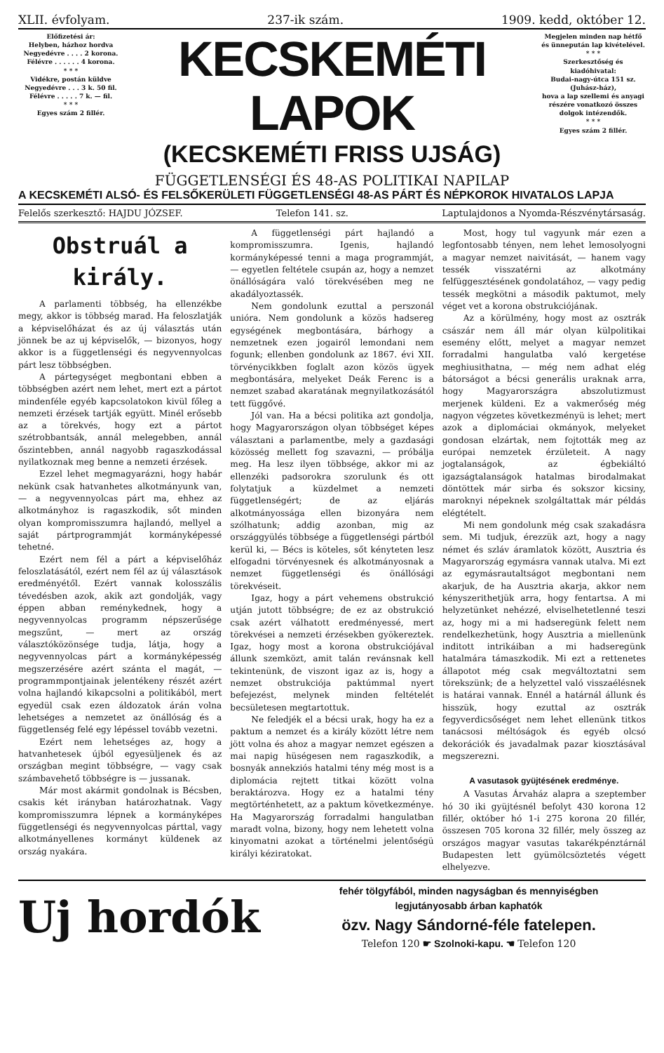XLII. évfolyam. 237-ik szám. 1909. kedd, október 12.
Előfizetési ár:
Helyben, házhoz hordva
Negyedévre . . . . 2 korona.
Félévre . . . . . . 4 korona.
* * *
Vidékre, postán küldve
Negyedévre . . . 3 k. 50 fil.
Félévre . . . . . 7 k. — fil.
* * *
Egyes szám 2 fillér.
KECSKEMÉTI LAPOK
(KECSKEMÉTI FRISS UJSÁG)
FÜGGETLENSÉGI ÉS 48-AS POLITIKAI NAPILAP
Megjelen minden nap hétfő és ünnepután lap kivételével.
* * *
Szerkesztőség és kiadóhivatal:
Budai-nagy-útca 151 sz.
(Juhász-ház),
hova a lap szellemi és anyagi részére vonatkozó összes dolgok intézendők.
* * *
Egyes szám 2 fillér.
A KECSKEMÉTI ALSÓ- ÉS FELSŐKERÜLETI FÜGGETLENSÉGI 48-AS PÁRT ÉS NÉPKOROK HIVATALOS LAPJA
Felelős szerkesztő: HAJDU JÓZSEF. Telefon 141. sz. Laptulajdonos a Nyomda-Részvénytársaság.
Obstruál a király.
A parlamenti többség, ha ellenzékbe megy, akkor is többség marad. Ha feloszlatják a képviselőházat és az új választás után jönnek be az uj képviselők, — bizonyos, hogy akkor is a függetlenségi és negyvennyolcas párt lesz többségben.
A pártegységet megbontani ebben a többségben azért nem lehet, mert ezt a pártot mindenféle egyéb kapcsolatokon kivül főleg a nemzeti érzések tartják együtt. Minél erősebb az a törekvés, hogy ezt a pártot szétrobbantsák, annál melegebben, annál őszintebben, annál nagyobb ragaszkodással nyilatkoznak meg benne a nemzeti érzések.
Ezzel lehet megmagyarázni, hogy habár nekünk csak hatvanhetes alkotmányunk van, — a negyvennyolcas párt ma, ehhez az alkotmányhoz is ragaszkodik, sőt minden olyan kompromisszumra hajlandó, mellyel a saját pártprogrammját kormányképessé tehetné.
Ezért nem fél a párt a képviselőház feloszlatásától, ezért nem fél az új választások eredményétől. Ezért vannak kolosszális tévedésben azok, akik azt gondolják, vagy éppen abban reménykednek, hogy a negyvennyolcas programm népszerűsége megszűnt, — mert az ország választóközönsége tudja, látja, hogy a negyvennyolcas párt a kormányképesség megszerzésére azért szánta el magát, — programmpontjainak jelentékeny részét azért volna hajlandó kikapcsolni a politikából, mert egyedül csak ezen áldozatok árán volna lehetséges a nemzetet az önállóság és a függetlenség felé egy lépéssel tovább vezetni.
Ezért nem lehetséges az, hogy a hatvanhetesek újból egyesüljenek és az országban megint többségre, — vagy csak számbavehető többségre is — jussanak.
Már most akármit gondolnak is Bécsben, csakis két irányban határozhatnak. Vagy kompromisszumra lépnek a kormányképes függetlenségi és negyvennyolcas párttal, vagy alkotmányellenes kormányt küldenek az ország nyakára.
A függetlenségi párt hajlandó a kompromisszumra. Igenis, hajlandó kormányképessé tenni a maga programmját, — egyetlen feltétele csupán az, hogy a nemzet önállóságára való törekvésében meg ne akadályoztassék.
Nem gondolunk ezuttal a perszonál unióra. Nem gondolunk a közös hadsereg egységének megbontására, bárhogy a nemzetnek ezen jogairól lemondani nem fogunk; ellenben gondolunk az 1867. évi XII. törvénycikkben foglalt azon közös ügyek megbontására, melyeket Deák Ferenc is a nemzet szabad akaratának megnyilatkozásától tett függővé.
Jól van. Ha a bécsi politika azt gondolja, hogy Magyarországon olyan többséget képes választani a parlamentbe, mely a gazdasági közösség mellett fog szavazni, — próbálja meg. Ha lesz ilyen többsége, akkor mi az ellenzéki padsorokra szorulunk és ott folytatjuk a küzdelmet a nemzeti függetlenségért; de az eljárás alkotmányossága ellen bizonyára nem szólhatunk; addig azonban, mig az országgyülés többsége a függetlenségi pártból kerül ki, — Bécs is köteles, sőt kényteten lesz elfogadni törvényesnek és alkotmányosnak a nemzet függetlenségi és önállósági törekvéseit.
Igaz, hogy a párt vehemens obstrukció utján jutott többségre; de ez az obstrukció csak azért válhatott eredményessé, mert törekvései a nemzeti érzésekben gyökereztek. Igaz, hogy most a korona obstrukciójával állunk szemközt, amit talán revánsnak kell tekintenünk, de viszont igaz az is, hogy a nemzet obstrukciója paktúmmal nyert befejezést, melynek minden feltételét becsületesen megtartottuk.
Ne feledjék el a bécsi urak, hogy ha ez a paktum a nemzet és a király között létre nem jött volna és ahoz a magyar nemzet egészen a mai napig hüségesen nem ragaszkodik, a bosnyák annekziós hatalmi tény még most is a diplomácia rejtett titkai között volna beraktározva. Hogy ez a hatalmi tény megtörténhetett, az a paktum következménye. Ha Magyarország forradalmi hangulatban maradt volna, bizony, hogy nem lehetett volna kinyomatni azokat a történelmi jelentőségü királyi kéziratokat.
Most, hogy tul vagyunk már ezen a legfontosabb tényen, nem lehet lemosolyogni a magyar nemzet naivitását, — hanem vagy tessék visszatérni az alkotmány felfüggesztésének gondolatához, — vagy pedig tessék megkötni a második paktumot, mely véget vet a korona obstrukciójának.
Az a körülmény, hogy most az osztrák császár nem áll már olyan külpolitikai esemény előtt, melyet a magyar nemzet forradalmi hangulatba való kergetése meghiusithatna, — még nem adhat elég bátorságot a bécsi generális uraknak arra, hogy Magyarországra abszolutizmust merjenek küldeni. Ez a vakmerőség még nagyon végzetes következményü is lehet; mert azok a diplomáciai okmányok, melyeket gondosan elzártak, nem fojtották meg az európai nemzetek érzületeit. A nagy jogtalanságok, az égbekiáltó igazságtalanságok hatalmas birodalmakat döntöttek már sirba és sokszor kicsiny, maroknyi népeknek szolgáltattak már példás elégtételt.
Mi nem gondolunk még csak szakadásra sem. Mi tudjuk, érezzük azt, hogy a nagy német és szláv áramlatok között, Ausztria és Magyarország egymásra vannak utalva. Mi ezt az egymásrautaltságot megbontani nem akarjuk, de ha Ausztria akarja, akkor nem kényszerithetjük arra, hogy fentartsa. A mi helyzetünket nehézzé, elviselhetetlenné teszi az, hogy mi a mi hadseregünk felett nem rendelkezhetünk, hogy Ausztria a miellenünk inditott intrikáiban a mi hadseregünk hatalmára támaszkodik. Mi ezt a rettenetes állapotot még csak megváltoztatni sem törekszünk; de a helyzettel való visszaélésnek is határai vannak. Ennél a határnál állunk és hisszük, hogy ezuttal az osztrák fegyverdicsőséget nem lehet ellenünk titkos tanácsosi méltóságok és egyéb olcsó dekorációk és javadalmak pazar kiosztásával megszerezni.
A vasutasok gyüjtésének eredménye.
A Vasutas Árvaház alapra a szeptember hó 30 iki gyüjtésnél befolyt 430 korona 12 fillér, október hó 1-i 275 korona 20 fillér, összesen 705 korona 32 fillér, mely összeg az országos magyar vasutas takarékpénztárnál Budapesten lett gyümölcsöztetés végett elhelyezve.
Uj hordók
fehér tölgyfából, minden nagyságban és mennyiségben
legjutányosabb árban kaphatók
özv. Nagy Sándorné-féle fatelepen.
Telefon 120 ☛ Szolnoki-kapu. ☚ Telefon 120